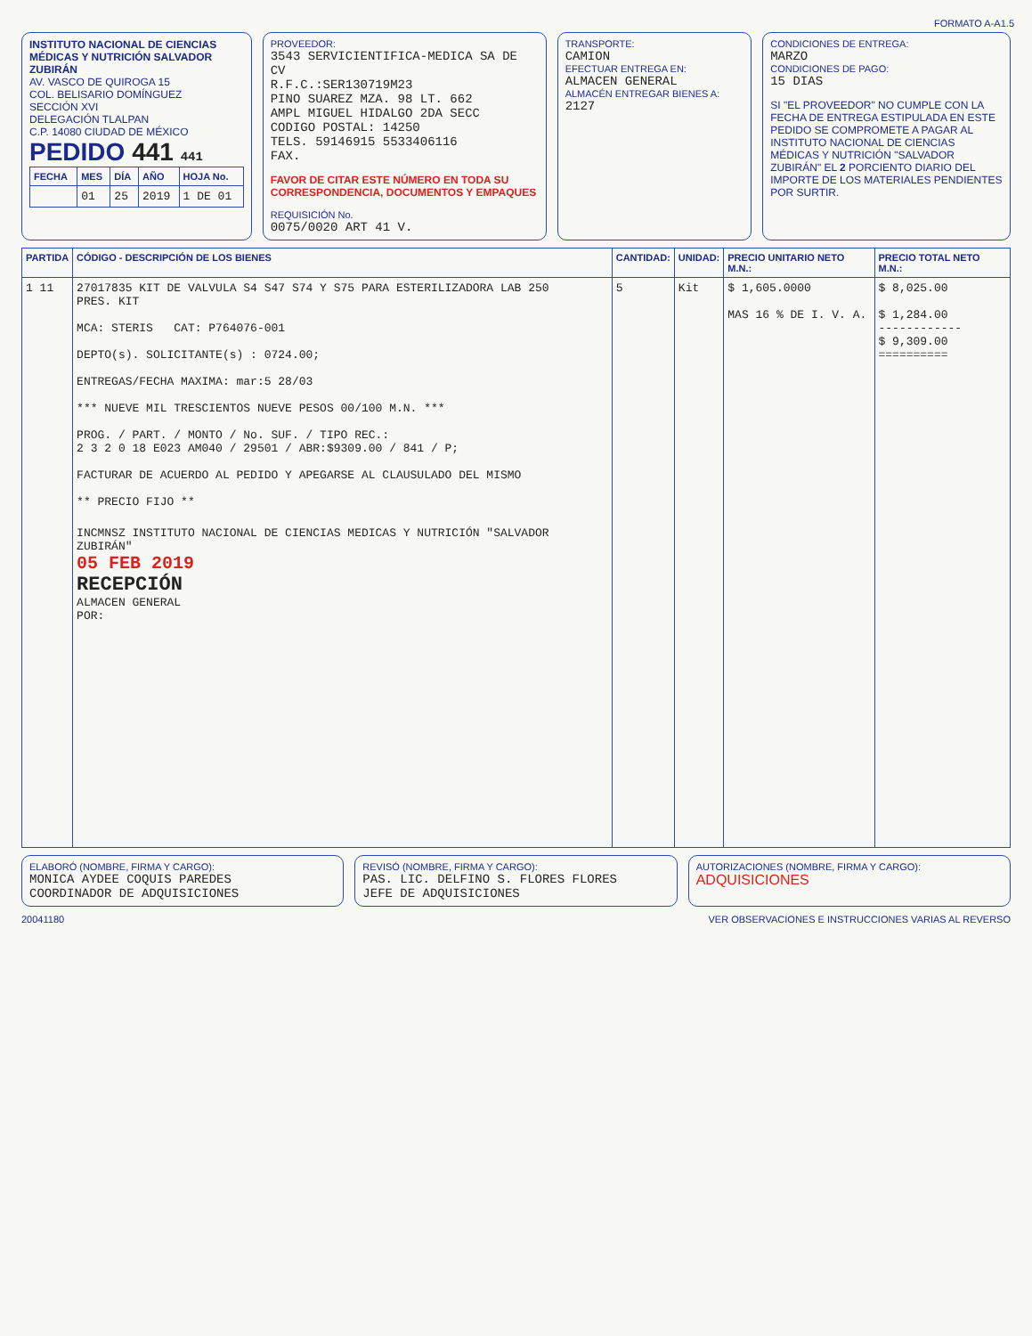FORMATO A-A1.5
INSTITUTO NACIONAL DE CIENCIAS MÉDICAS Y NUTRICIÓN SALVADOR ZUBIRÁN
AV. VASCO DE QUIROGA 15
COL. BELISARIO DOMÍNGUEZ
SECCIÓN XVI
DELEGACIÓN TLALPAN
C.P. 14080 CIUDAD DE MÉXICO
PEDIDO 441 441
| FECHA | MES | DÍA | AÑO | HOJA No. |
| --- | --- | --- | --- | --- |
| | 01 | 25 | 2019 | 1 DE 01 |
PROVEEDOR:
3543 SERVICIENTIFICA-MEDICA SA DE CV
R.F.C.:SER130719M23
PINO SUAREZ MZA. 98 LT. 662
AMPL MIGUEL HIDALGO 2DA SECC
CODIGO POSTAL: 14250
TELS. 59146915 5533406116
FAX.
FAVOR DE CITAR ESTE NÚMERO EN TODA SU CORRESPONDENCIA, DOCUMENTOS Y EMPAQUES
REQUISICIÓN No.
0075/0020 ART 41 V.
TRANSPORTE:
CAMION
EFECTUAR ENTREGA EN:
ALMACEN GENERAL
ALMACÉN ENTREGAR BIENES A:
2127
CONDICIONES DE ENTREGA:
MARZO
CONDICIONES DE PAGO:
15 DIAS
SI "EL PROVEEDOR" NO CUMPLE CON LA FECHA DE ENTREGA ESTIPULADA EN ESTE PEDIDO SE COMPROMETE A PAGAR AL INSTITUTO NACIONAL DE CIENCIAS MÉDICAS Y NUTRICIÓN "SALVADOR ZUBIRÁN" EL 2 PORCIENTO DIARIO DEL IMPORTE DE LOS MATERIALES PENDIENTES POR SURTIR.
| PARTIDA | CÓDIGO - DESCRIPCIÓN DE LOS BIENES | CANTIDAD: | UNIDAD: | PRECIO UNITARIO NETO M.N.: | PRECIO TOTAL NETO M.N.: |
| --- | --- | --- | --- | --- | --- |
| 1 11 | 27017835 KIT DE VALVULA S4 S47 S74 Y S75 PARA ESTERILIZADORA LAB 250 PRES. KIT MCA: STERIS CAT: P764076-001 DEPTO(s). SOLICITANTE(s) : 0724.00; ENTREGAS/FECHA MAXIMA: mar:5 28/03 *** NUEVE MIL TRESCIENTOS NUEVE PESOS 00/100 M.N. *** PROG. / PART. / MONTO / No. SUF. / TIPO REC.: 2 3 2 0 18 E023 AM040 / 29501 / ABR:$9309.00 / 841 / P; FACTURAR DE ACUERDO AL PEDIDO Y APEGARSE AL CLAUSULADO DEL MISMO ** PRECIO FIJO ** INCMNSZ INSTITUTO NACIONAL DE CIENCIAS MEDICAS Y NUTRICIÓN "SALVADOR ZUBIRÁN" 05 FEB 2019 RECEPCIÓN ALMACEN GENERAL POR: | 5 | Kit | $ 1,605.0000 MAS 16 % DE I. V. A. | $ 8,025.00 $ 1,284.00 ------------ $ 9,309.00 ========== |
ELABORÓ (NOMBRE, FIRMA Y CARGO):
MONICA AYDEE COQUIS PAREDES
COORDINADOR DE ADQUISICIONES
REVISÓ (NOMBRE, FIRMA Y CARGO):
PAS. LIC. DELFINO S. FLORES FLORES
JEFE DE ADQUISICIONES
AUTORIZACIONES (NOMBRE, FIRMA Y CARGO):
ADQUISICIONES
20041180 VER OBSERVACIONES E INSTRUCCIONES VARIAS AL REVERSO